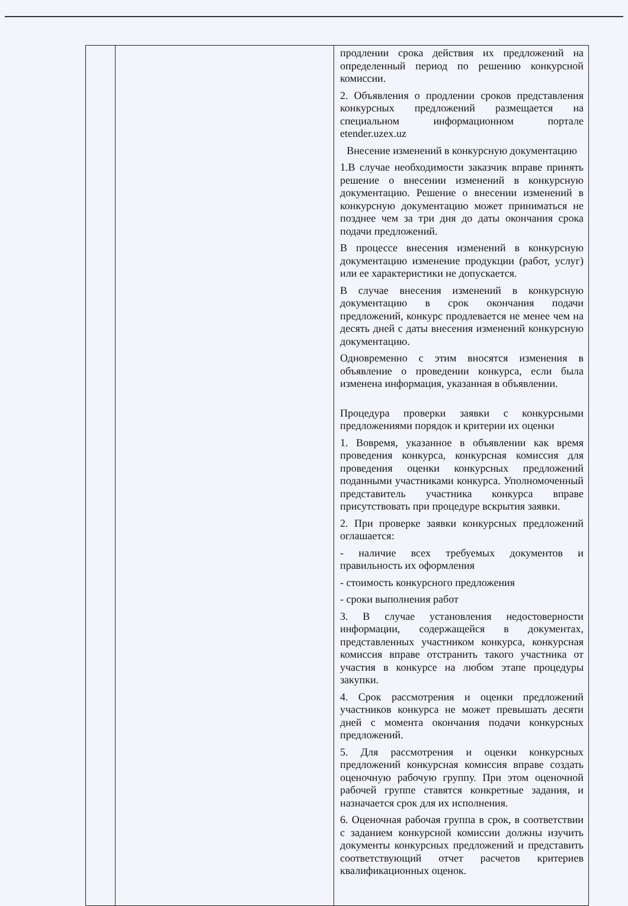| | | продлении срока действия их предложений на определенный период по решению конкурсной комиссии. 2. Объявления о продлении сроков представления конкурсных предложений размещается на специальном информационном портале etender.uzex.uz Внесение изменений в конкурсную документацию 1.В случае необходимости заказчик вправе принять решение о внесении изменений в конкурсную документацию. Решение о внесении изменений в конкурсную документацию может приниматься не позднее чем за три дня до даты окончания срока подачи предложений. В процессе внесения изменений в конкурсную документацию изменение продукции (работ, услуг) или ее характеристики не допускается. В случае внесения изменений в конкурсную документацию в срок окончания подачи предложений, конкурс продлевается не менее чем на десять дней с даты внесения изменений конкурсную документацию. Одновременно с этим вносятся изменения в объявление о проведении конкурса, если была изменена информация, указанная в объявлении. Процедура проверки заявки с конкурсными предложениями порядок и критерии их оценки 1. Вовремя, указанное в объявлении как время проведения конкурса, конкурсная комиссия для проведения оценки конкурсных предложений поданными участниками конкурса. Уполномоченный представитель участника конкурса вправе присутствовать при процедуре вскрытия заявки. 2. При проверке заявки конкурсных предложений оглашается: - наличие всех требуемых документов и правильность их оформления - стоимость конкурсного предложения - сроки выполнения работ 3. В случае установления недостоверности информации, содержащейся в документах, представленных участником конкурса, конкурсная комиссия вправе отстранить такого участника от участия в конкурсе на любом этапе процедуры закупки. 4. Срок рассмотрения и оценки предложений участников конкурса не может превышать десяти дней с момента окончания подачи конкурсных предложений. 5. Для рассмотрения и оценки конкурсных предложений конкурсная комиссия вправе создать оценочную рабочую группу. При этом оценочной рабочей группе ставятся конкретные задания, и назначается срок для их исполнения. 6. Оценочная рабочая группа в срок, в соответствии с заданием конкурсной комиссии должны изучить документы конкурсных предложений и представить соответствующий отчет расчетов критериев квалификационных оценок. |